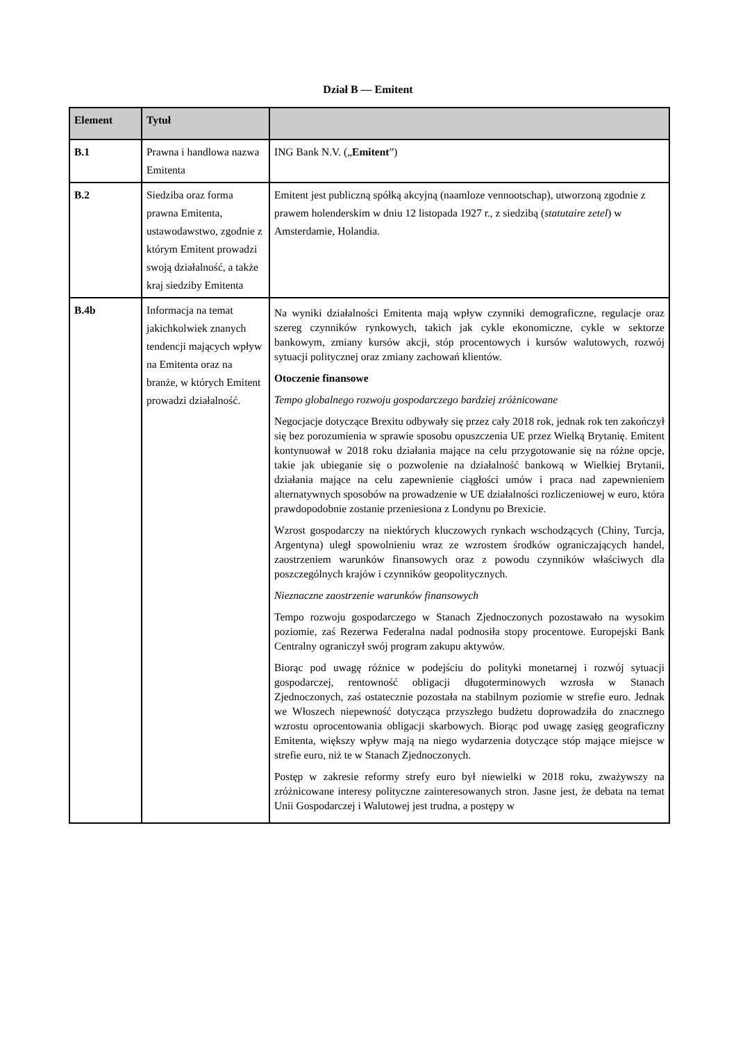Dział B — Emitent
| Element | Tytuł | |
| --- | --- | --- |
| B.1 | Prawna i handlowa nazwa Emitenta | ING Bank N.V. („ Emitent ”) |
| B.2 | Siedziba oraz forma prawna Emitenta, ustawodawstwo, zgodnie z którym Emitent prowadzi swoją działalność, a także kraj siedziby Emitenta | Emitent jest publiczną spółką akcyjną (naamloze vennootschap), utworzoną zgodnie z prawem holenderskim w dniu 12 listopada 1927 r., z siedzibą ( statutaire zetel ) w Amsterdamie, Holandia. |
| B.4b | Informacja na temat jakichkolwiek znanych tendencji mających wpływ na Emitenta oraz na branże, w których Emitent prowadzi działalność. | Na wyniki działalności Emitenta mają wpływ czynniki demograficzne, regulacje oraz szereg czynników rynkowych, takich jak cykle ekonomiczne, cykle w sektorze bankowym, zmiany kursów akcji, stóp procentowych i kursów walutowych, rozwój sytuacji politycznej oraz zmiany zachowań klientów. Otoczenie finansowe Tempo globalnego rozwoju gospodarczego bardziej zróżnicowane Negocjacje dotyczące Brexitu odbywały się przez cały 2018 rok, jednak rok ten zakończył się bez porozumienia w sprawie sposobu opuszczenia UE przez Wielką Brytanię. Emitent kontynuował w 2018 roku działania mające na celu przygotowanie się na różne opcje, takie jak ubieganie się o pozwolenie na działalność bankową w Wielkiej Brytanii, działania mające na celu zapewnienie ciągłości umów i praca nad zapewnieniem alternatywnych sposobów na prowadzenie w UE działalności rozliczeniowej w euro, która prawdopodobnie zostanie przeniesiona z Londynu po Brexicie. Wzrost gospodarczy na niektórych kluczowych rynkach wschodzących (Chiny, Turcja, Argentyna) uległ spowolnieniu wraz ze wzrostem środków ograniczających handel, zaostrzeniem warunków finansowych oraz z powodu czynników właściwych dla poszczególnych krajów i czynników geopolitycznych. Nieznaczne zaostrzenie warunków finansowych Tempo rozwoju gospodarczego w Stanach Zjednoczonych pozostawało na wysokim poziomie, zaś Rezerwa Federalna nadal podnosiła stopy procentowe. Europejski Bank Centralny ograniczył swój program zakupu aktywów. Biorąc pod uwagę różnice w podejściu do polityki monetarnej i rozwój sytuacji gospodarczej, rentowność obligacji długoterminowych wzrosła w Stanach Zjednoczonych, zaś ostatecznie pozostała na stabilnym poziomie w strefie euro. Jednak we Włoszech niepewność dotycząca przyszłego budżetu doprowadziła do znacznego wzrostu oprocentowania obligacji skarbowych. Biorąc pod uwagę zasięg geograficzny Emitenta, większy wpływ mają na niego wydarzenia dotyczące stóp mające miejsce w strefie euro, niż te w Stanach Zjednoczonych. Postęp w zakresie reformy strefy euro był niewielki w 2018 roku, zważywszy na zróżnicowane interesy polityczne zainteresowanych stron. Jasne jest, że debata na temat Unii Gospodarczej i Walutowej jest trudna, a postępy w |